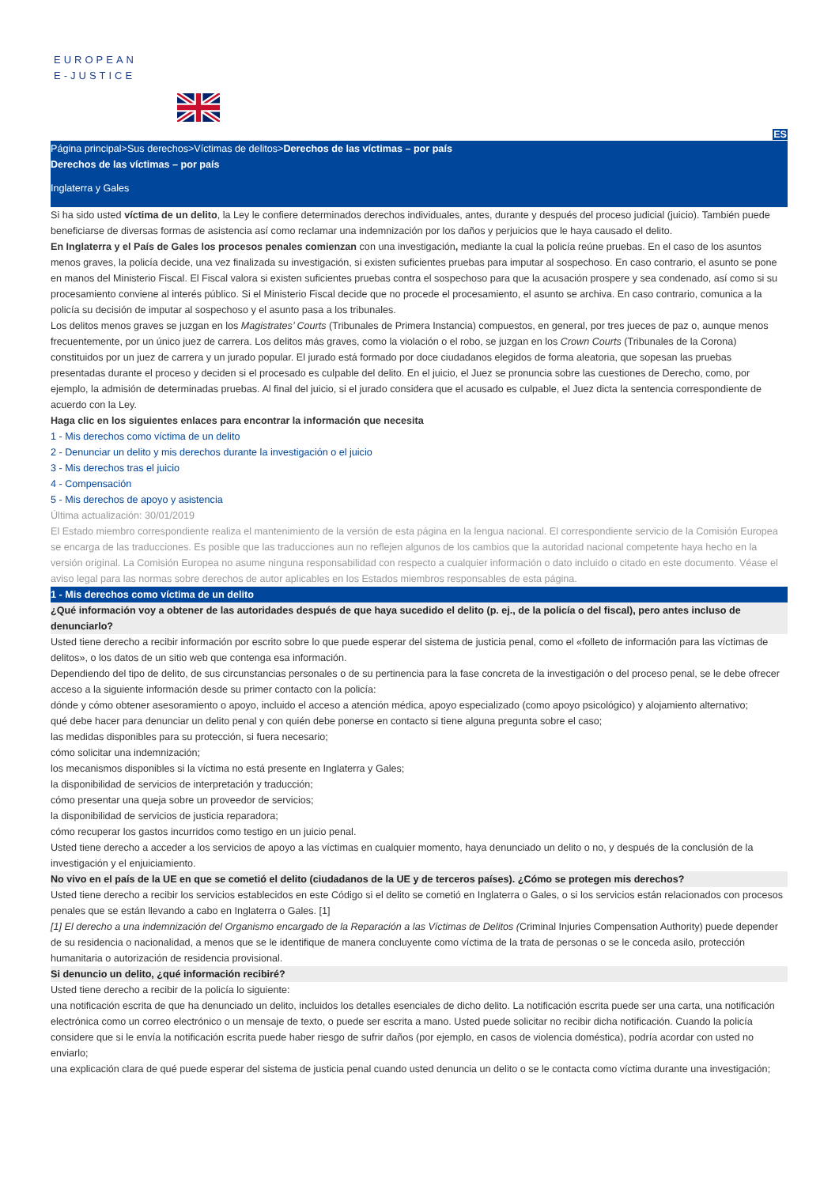EUROPEAN
E-JUSTICE
ES
Página principal>Sus derechos>Víctimas de delitos>Derechos de las víctimas – por país
Derechos de las víctimas – por país
Inglaterra y Gales
Si ha sido usted víctima de un delito, la Ley le confiere determinados derechos individuales, antes, durante y después del proceso judicial (juicio). También puede beneficiarse de diversas formas de asistencia así como reclamar una indemnización por los daños y perjuicios que le haya causado el delito.
En Inglaterra y el País de Gales los procesos penales comienzan con una investigación, mediante la cual la policía reúne pruebas. En el caso de los asuntos menos graves, la policía decide, una vez finalizada su investigación, si existen suficientes pruebas para imputar al sospechoso. En caso contrario, el asunto se pone en manos del Ministerio Fiscal. El Fiscal valora si existen suficientes pruebas contra el sospechoso para que la acusación prospere y sea condenado, así como si su procesamiento conviene al interés público. Si el Ministerio Fiscal decide que no procede el procesamiento, el asunto se archiva. En caso contrario, comunica a la policía su decisión de imputar al sospechoso y el asunto pasa a los tribunales.
Los delitos menos graves se juzgan en los Magistrates’ Courts (Tribunales de Primera Instancia) compuestos, en general, por tres jueces de paz o, aunque menos frecuentemente, por un único juez de carrera. Los delitos más graves, como la violación o el robo, se juzgan en los Crown Courts (Tribunales de la Corona) constituidos por un juez de carrera y un jurado popular. El jurado está formado por doce ciudadanos elegidos de forma aleatoria, que sopesan las pruebas presentadas durante el proceso y deciden si el procesado es culpable del delito. En el juicio, el Juez se pronuncia sobre las cuestiones de Derecho, como, por ejemplo, la admisión de determinadas pruebas. Al final del juicio, si el jurado considera que el acusado es culpable, el Juez dicta la sentencia correspondiente de acuerdo con la Ley.
Haga clic en los siguientes enlaces para encontrar la información que necesita
1 - Mis derechos como víctima de un delito
2 - Denunciar un delito y mis derechos durante la investigación o el juicio
3 - Mis derechos tras el juicio
4 - Compensación
5 - Mis derechos de apoyo y asistencia
Última actualización: 30/01/2019
El Estado miembro correspondiente realiza el mantenimiento de la versión de esta página en la lengua nacional. El correspondiente servicio de la Comisión Europea se encarga de las traducciones. Es posible que las traducciones aun no reflejen algunos de los cambios que la autoridad nacional competente haya hecho en la versión original. La Comisión Europea no asume ninguna responsabilidad con respecto a cualquier información o dato incluido o citado en este documento. Véase el aviso legal para las normas sobre derechos de autor aplicables en los Estados miembros responsables de esta página.
1 - Mis derechos como víctima de un delito
¿Qué información voy a obtener de las autoridades después de que haya sucedido el delito (p. ej., de la policía o del fiscal), pero antes incluso de denunciarlo?
Usted tiene derecho a recibir información por escrito sobre lo que puede esperar del sistema de justicia penal, como el «folleto de información para las víctimas de delitos», o los datos de un sitio web que contenga esa información.
Dependiendo del tipo de delito, de sus circunstancias personales o de su pertinencia para la fase concreta de la investigación o del proceso penal, se le debe ofrecer acceso a la siguiente información desde su primer contacto con la policía:
dónde y cómo obtener asesoramiento o apoyo, incluido el acceso a atención médica, apoyo especializado (como apoyo psicológico) y alojamiento alternativo;
qué debe hacer para denunciar un delito penal y con quién debe ponerse en contacto si tiene alguna pregunta sobre el caso;
las medidas disponibles para su protección, si fuera necesario;
cómo solicitar una indemnización;
los mecanismos disponibles si la víctima no está presente en Inglaterra y Gales;
la disponibilidad de servicios de interpretación y traducción;
cómo presentar una queja sobre un proveedor de servicios;
la disponibilidad de servicios de justicia reparadora;
cómo recuperar los gastos incurridos como testigo en un juicio penal.
Usted tiene derecho a acceder a los servicios de apoyo a las víctimas en cualquier momento, haya denunciado un delito o no, y después de la conclusión de la investigación y el enjuiciamiento.
No vivo en el país de la UE en que se cometió el delito (ciudadanos de la UE y de terceros países). ¿Cómo se protegen mis derechos?
Usted tiene derecho a recibir los servicios establecidos en este Código si el delito se cometió en Inglaterra o Gales, o si los servicios están relacionados con procesos penales que se están llevando a cabo en Inglaterra o Gales. [1]
[1] El derecho a una indemnización del Organismo encargado de la Reparación a las Víctimas de Delitos (Criminal Injuries Compensation Authority) puede depender de su residencia o nacionalidad, a menos que se le identifique de manera concluyente como víctima de la trata de personas o se le conceda asilo, protección humanitaria o autorización de residencia provisional.
Si denuncio un delito, ¿qué información recibiré?
Usted tiene derecho a recibir de la policía lo siguiente:
una notificación escrita de que ha denunciado un delito, incluidos los detalles esenciales de dicho delito. La notificación escrita puede ser una carta, una notificación electrónica como un correo electrónico o un mensaje de texto, o puede ser escrita a mano. Usted puede solicitar no recibir dicha notificación. Cuando la policía considere que si le envía la notificación escrita puede haber riesgo de sufrir daños (por ejemplo, en casos de violencia doméstica), podría acordar con usted no enviarlo;
una explicación clara de qué puede esperar del sistema de justicia penal cuando usted denuncia un delito o se le contacta como víctima durante una investigación;